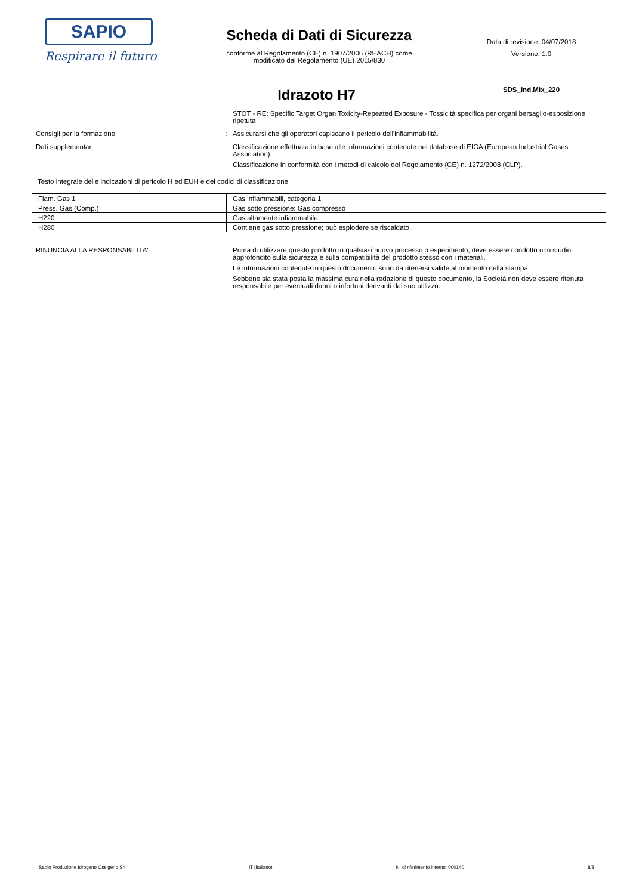SAPIO
Respirare il futuro
Scheda di Dati di Sicurezza
conforme al Regolamento (CE) n. 1907/2006 (REACH) come
modificato dal Regolamento (UE) 2015/830
Data di revisione: 04/07/2018
Versione: 1.0
SDS_Ind.Mix_220
Idrazoto H7
STOT - RE: Specific Target Organ Toxicity-Repeated Exposure - Tossicità specifica per organi bersaglio-esposizione ripetuta
Consigli per la formazione : Assicurarsi che gli operatori capiscano il pericolo dell'infiammabilità.
Dati supplementari : Classificazione effettuata in base alle informazioni contenute nei database di EIGA (European Industrial Gases Association).
Classificazione in conformità con i metodi di calcolo del Regolamento (CE) n. 1272/2008 (CLP).
Testo integrale delle indicazioni di pericolo H ed EUH e dei codici di classificazione
| Flam. Gas 1 | Gas infiammabili, categoria 1 |
| Press. Gas (Comp.) | Gas sotto pressione: Gas compresso |
| H220 | Gas altamente infiammabile. |
| H280 | Contiene gas sotto pressione; può esplodere se riscaldato. |
RINUNCIA ALLA RESPONSABILITA' : Prima di utilizzare questo prodotto in qualsiasi nuovo processo o esperimento, deve essere condotto uno studio approfondito sulla sicurezza e sulla compatibilità del prodotto stesso con i materiali.
Le informazioni contenute in questo documento sono da ritenersi valide al momento della stampa.
Sebbene sia stata posta la massima cura nella redazione di questo documento, la Società non deve essere ritenuta responsabile per eventuali danni o infortuni derivanti dal suo utilizzo.
Sapio Produzione Idrogeno Ossigeno Srl IT (italiano) N. di riferimento interno: 000140 8/8